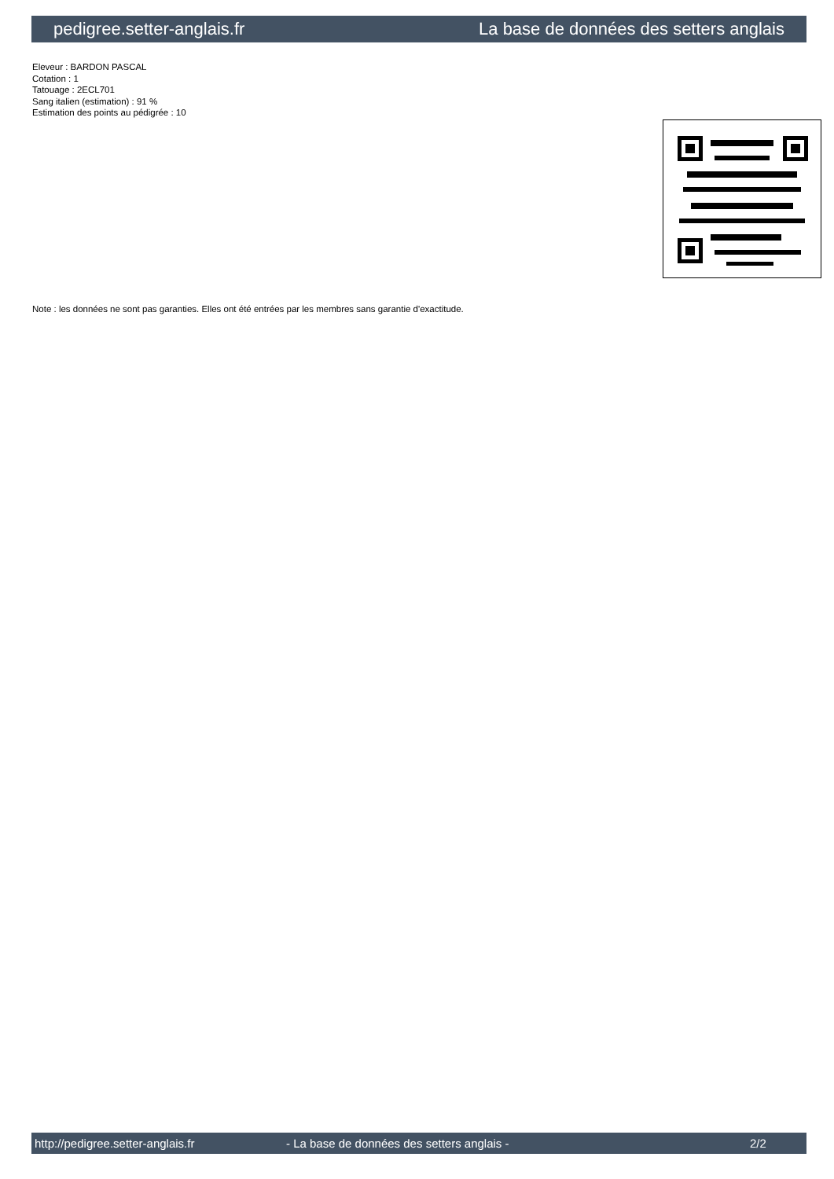pedigree.setter-anglais.fr La base de données des setters anglais
Eleveur : BARDON PASCAL
Cotation : 1
Tatouage : 2ECL701
Sang italien (estimation) : 91 %
Estimation des points au pédigrée : 10
Note : les données ne sont pas garanties. Elles ont été entrées par les membres sans garantie d'exactitude.
http://pedigree.setter-anglais.fr - La base de données des setters anglais - 2/2